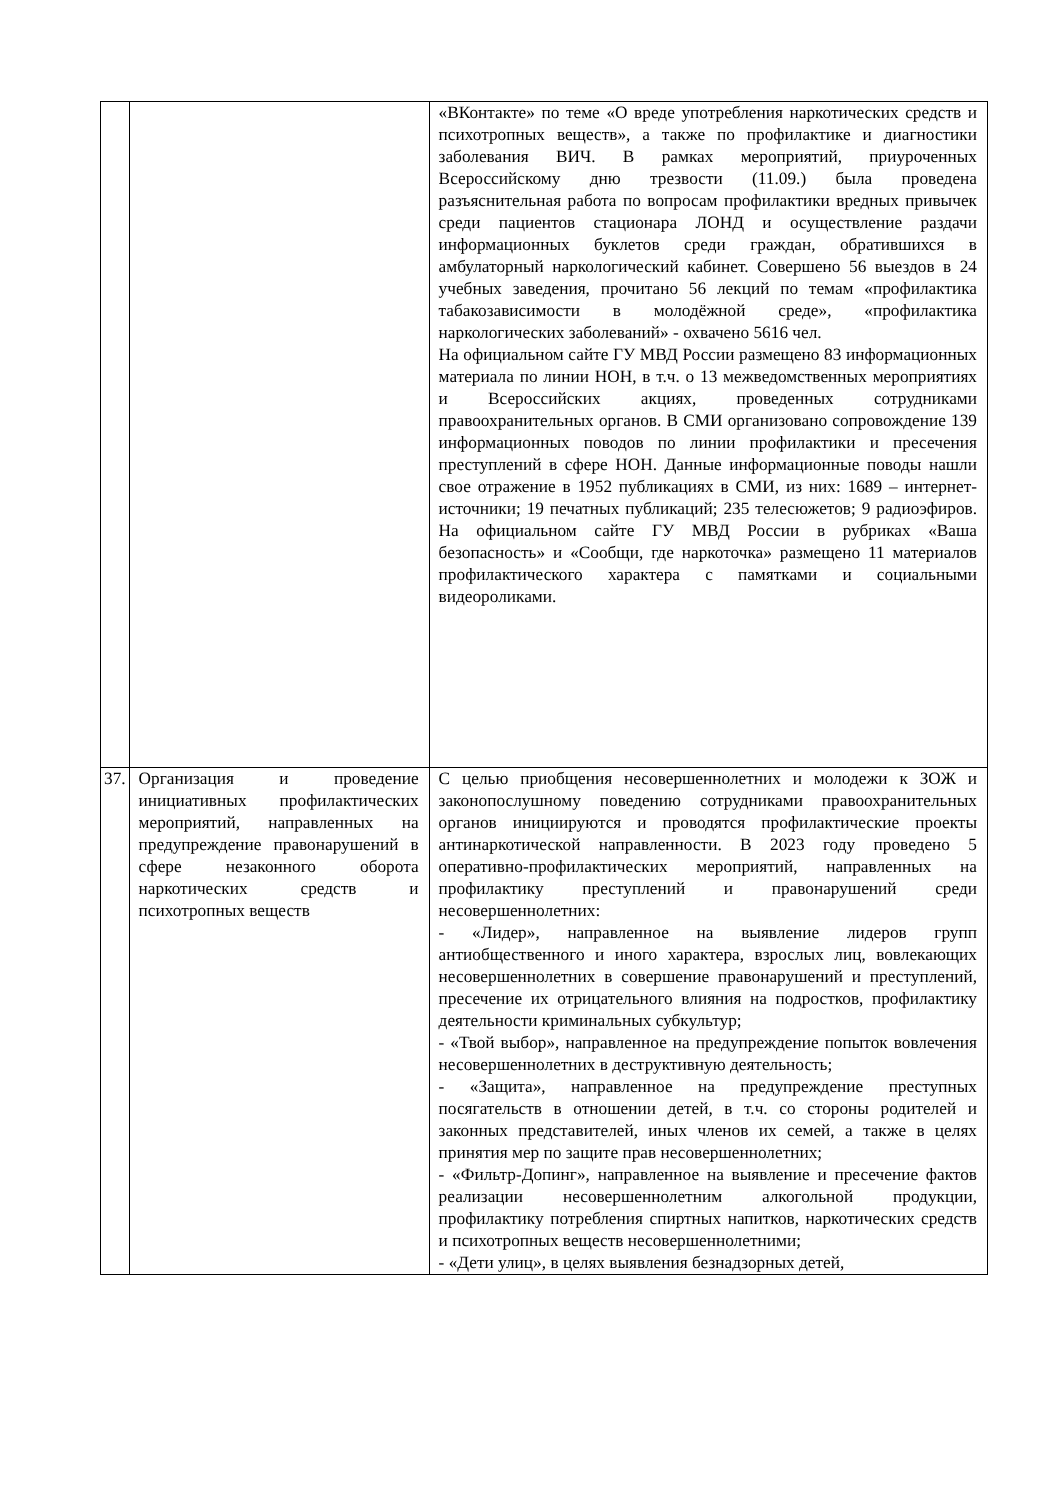| | | «ВКонтакте» по теме «О вреде употребления наркотических средств и психотропных веществ», а также по профилактике и диагностики заболевания ВИЧ. В рамках мероприятий, приуроченных Всероссийскому дню трезвости (11.09.) была проведена разъяснительная работа по вопросам профилактики вредных привычек среди пациентов стационара ЛОНД и осуществление раздачи информационных буклетов среди граждан, обратившихся в амбулаторный наркологический кабинет. Совершено 56 выездов в 24 учебных заведения, прочитано 56 лекций по темам «профилактика табакозависимости в молодёжной среде», «профилактика наркологических заболеваний» - охвачено 5616 чел. На официальном сайте ГУ МВД России размещено 83 информационных материала по линии НОН, в т.ч. о 13 межведомственных мероприятиях и Всероссийских акциях, проведенных сотрудниками правоохранительных органов. В СМИ организовано сопровождение 139 информационных поводов по линии профилактики и пресечения преступлений в сфере НОН. Данные информационные поводы нашли свое отражение в 1952 публикациях в СМИ, из них: 1689 – интернет-источники; 19 печатных публикаций; 235 телесюжетов; 9 радиоэфиров. На официальном сайте ГУ МВД России в рубриках «Ваша безопасность» и «Сообщи, где наркоточка» размещено 11 материалов профилактического характера с памятками и социальными видеороликами. |
| 37. | Организация и проведение инициативных профилактических мероприятий, направленных на предупреждение правонарушений в сфере незаконного оборота наркотических средств и психотропных веществ | С целью приобщения несовершеннолетних и молодежи к ЗОЖ и законопослушному поведению сотрудниками правоохранительных органов инициируются и проводятся профилактические проекты антинаркотической направленности. В 2023 году проведено 5 оперативно-профилактических мероприятий, направленных на профилактику преступлений и правонарушений среди несовершеннолетних: - «Лидер», направленное на выявление лидеров групп антиобщественного и иного характера, взрослых лиц, вовлекающих несовершеннолетних в совершение правонарушений и преступлений, пресечение их отрицательного влияния на подростков, профилактику деятельности криминальных субкультур; - «Твой выбор», направленное на предупреждение попыток вовлечения несовершеннолетних в деструктивную деятельность; - «Защита», направленное на предупреждение преступных посягательств в отношении детей, в т.ч. со стороны родителей и законных представителей, иных членов их семей, а также в целях принятия мер по защите прав несовершеннолетних; - «Фильтр-Допинг», направленное на выявление и пресечение фактов реализации несовершеннолетним алкогольной продукции, профилактику потребления спиртных напитков, наркотических средств и психотропных веществ несовершеннолетними; - «Дети улиц», в целях выявления безнадзорных детей, |